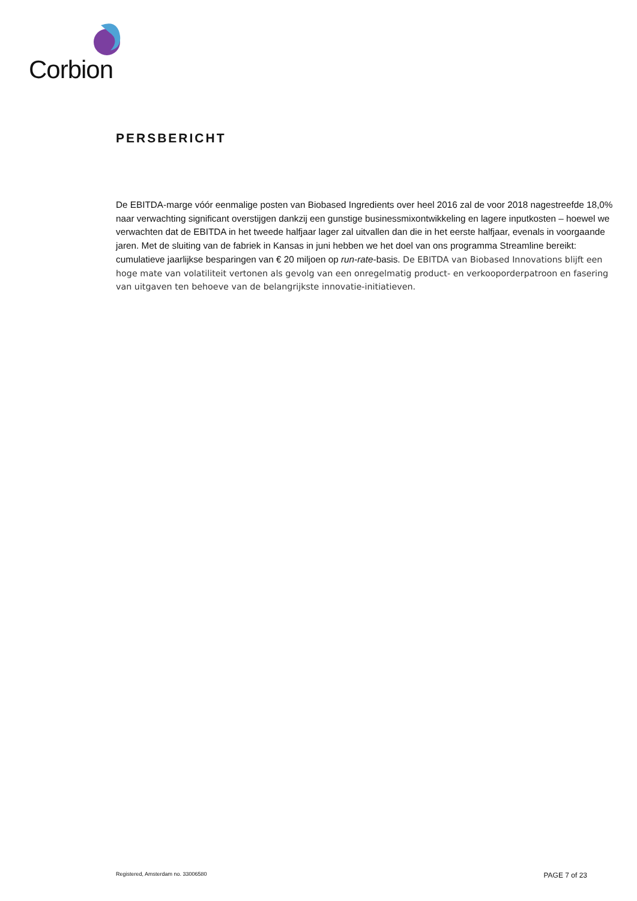Corbion
PERSBERICHT
De EBITDA-marge vóór eenmalige posten van Biobased Ingredients over heel 2016 zal de voor 2018 nagestreefde 18,0% naar verwachting significant overstijgen dankzij een gunstige businessmixontwikkeling en lagere inputkosten – hoewel we verwachten dat de EBITDA in het tweede halfjaar lager zal uitvallen dan die in het eerste halfjaar, evenals in voorgaande jaren. Met de sluiting van de fabriek in Kansas in juni hebben we het doel van ons programma Streamline bereikt: cumulatieve jaarlijkse besparingen van € 20 miljoen op run-rate-basis. De EBITDA van Biobased Innovations blijft een hoge mate van volatiliteit vertonen als gevolg van een onregelmatig product- en verkooporderpatroon en fasering van uitgaven ten behoeve van de belangrijkste innovatie-initiatieven.
Registered, Amsterdam no. 33006580 PAGE 7 of 23